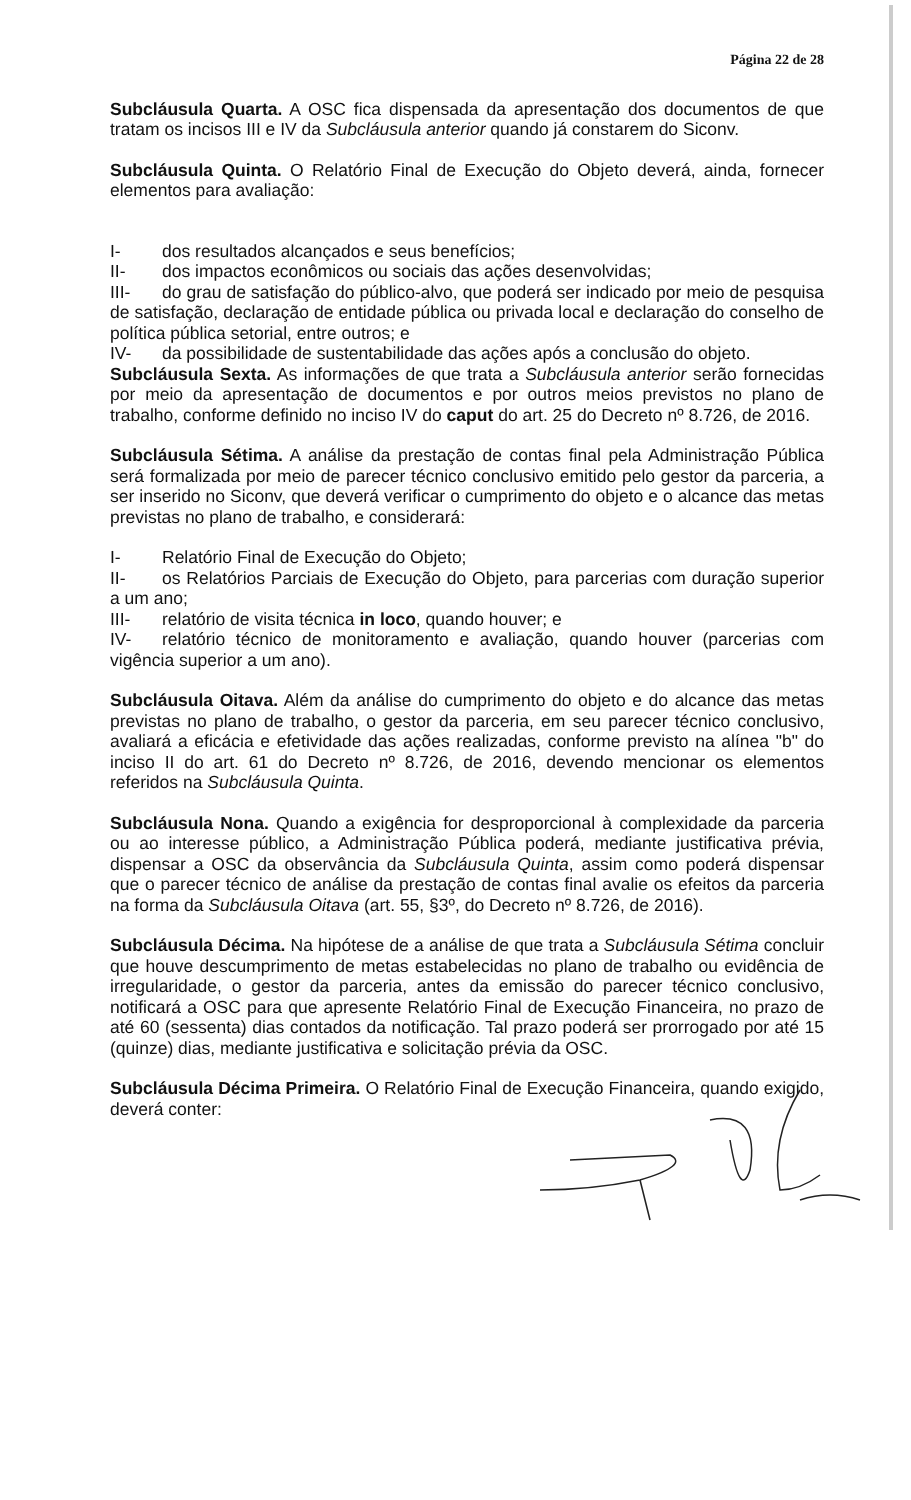Página 22 de 28
Subcláusula Quarta. A OSC fica dispensada da apresentação dos documentos de que tratam os incisos III e IV da Subcláusula anterior quando já constarem do Siconv.
Subcláusula Quinta. O Relatório Final de Execução do Objeto deverá, ainda, fornecer elementos para avaliação:
I- dos resultados alcançados e seus benefícios;
II- dos impactos econômicos ou sociais das ações desenvolvidas;
III- do grau de satisfação do público-alvo, que poderá ser indicado por meio de pesquisa de satisfação, declaração de entidade pública ou privada local e declaração do conselho de política pública setorial, entre outros; e
IV- da possibilidade de sustentabilidade das ações após a conclusão do objeto.
Subcláusula Sexta. As informações de que trata a Subcláusula anterior serão fornecidas por meio da apresentação de documentos e por outros meios previstos no plano de trabalho, conforme definido no inciso IV do caput do art. 25 do Decreto nº 8.726, de 2016.
Subcláusula Sétima. A análise da prestação de contas final pela Administração Pública será formalizada por meio de parecer técnico conclusivo emitido pelo gestor da parceria, a ser inserido no Siconv, que deverá verificar o cumprimento do objeto e o alcance das metas previstas no plano de trabalho, e considerará:
I- Relatório Final de Execução do Objeto;
II- os Relatórios Parciais de Execução do Objeto, para parcerias com duração superior a um ano;
III- relatório de visita técnica in loco, quando houver; e
IV- relatório técnico de monitoramento e avaliação, quando houver (parcerias com vigência superior a um ano).
Subcláusula Oitava. Além da análise do cumprimento do objeto e do alcance das metas previstas no plano de trabalho, o gestor da parceria, em seu parecer técnico conclusivo, avaliará a eficácia e efetividade das ações realizadas, conforme previsto na alínea "b" do inciso II do art. 61 do Decreto nº 8.726, de 2016, devendo mencionar os elementos referidos na Subcláusula Quinta.
Subcláusula Nona. Quando a exigência for desproporcional à complexidade da parceria ou ao interesse público, a Administração Pública poderá, mediante justificativa prévia, dispensar a OSC da observância da Subcláusula Quinta, assim como poderá dispensar que o parecer técnico de análise da prestação de contas final avalie os efeitos da parceria na forma da Subcláusula Oitava (art. 55, §3º, do Decreto nº 8.726, de 2016).
Subcláusula Décima. Na hipótese de a análise de que trata a Subcláusula Sétima concluir que houve descumprimento de metas estabelecidas no plano de trabalho ou evidência de irregularidade, o gestor da parceria, antes da emissão do parecer técnico conclusivo, notificará a OSC para que apresente Relatório Final de Execução Financeira, no prazo de até 60 (sessenta) dias contados da notificação. Tal prazo poderá ser prorrogado por até 15 (quinze) dias, mediante justificativa e solicitação prévia da OSC.
Subcláusula Décima Primeira. O Relatório Final de Execução Financeira, quando exigido, deverá conter: